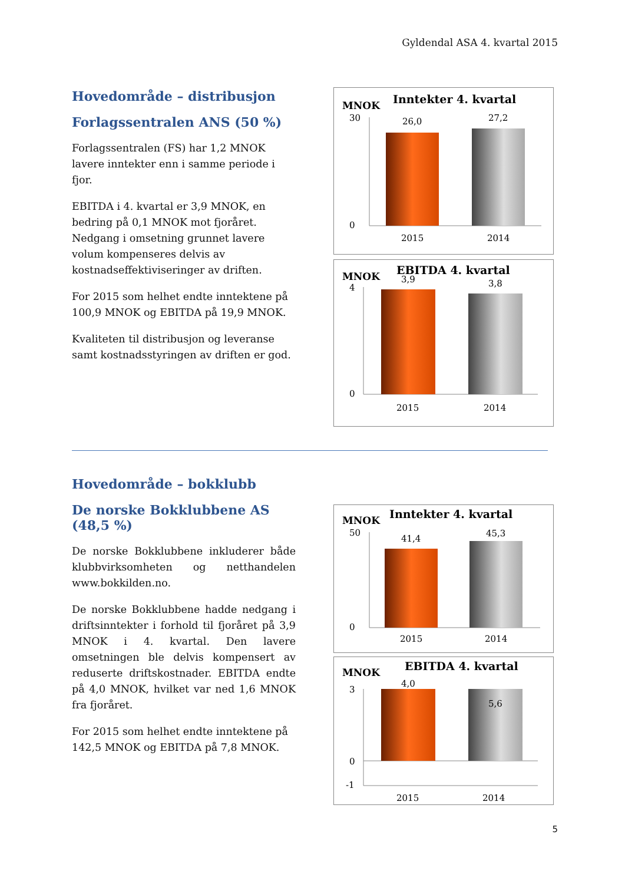Gyldendal ASA 4. kvartal 2015
Hovedområde – distribusjon
Forlagssentralen ANS (50 %)
Forlagssentralen (FS) har 1,2 MNOK lavere inntekter enn i samme periode i fjor.
EBITDA i 4. kvartal er 3,9 MNOK, en bedring på 0,1 MNOK mot fjoråret. Nedgang i omsetning grunnet lavere volum kompenseres delvis av kostnadseffektiviseringer av driften.
For 2015 som helhet endte inntektene på 100,9 MNOK og EBITDA på 19,9 MNOK.
Kvaliteten til distribusjon og leveranse samt kostnadsstyringen av driften er god.
MNOK
Inntekter 4. kvartal
30
0
26,0
27,2
2015
2014
MNOK
EBITDA 4. kvartal
4
0
3,9
3,8
2015
2014
Hovedområde – bokklubb
De norske Bokklubbene AS (48,5 %)
De norske Bokklubbene inkluderer både klubbvirksomheten og netthandelen www.bokkilden.no.
De norske Bokklubbene hadde nedgang i driftsinntekter i forhold til fjoråret på 3,9 MNOK i 4. kvartal. Den lavere omsetningen ble delvis kompensert av reduserte driftskostnader. EBITDA endte på 4,0 MNOK, hvilket var ned 1,6 MNOK fra fjoråret.
For 2015 som helhet endte inntektene på 142,5 MNOK og EBITDA på 7,8 MNOK.
MNOK
Inntekter 4. kvartal
50
0
41,4
45,3
2015
2014
MNOK
EBITDA 4. kvartal
3
0
-1
4,0
5,6
2015
2014
5